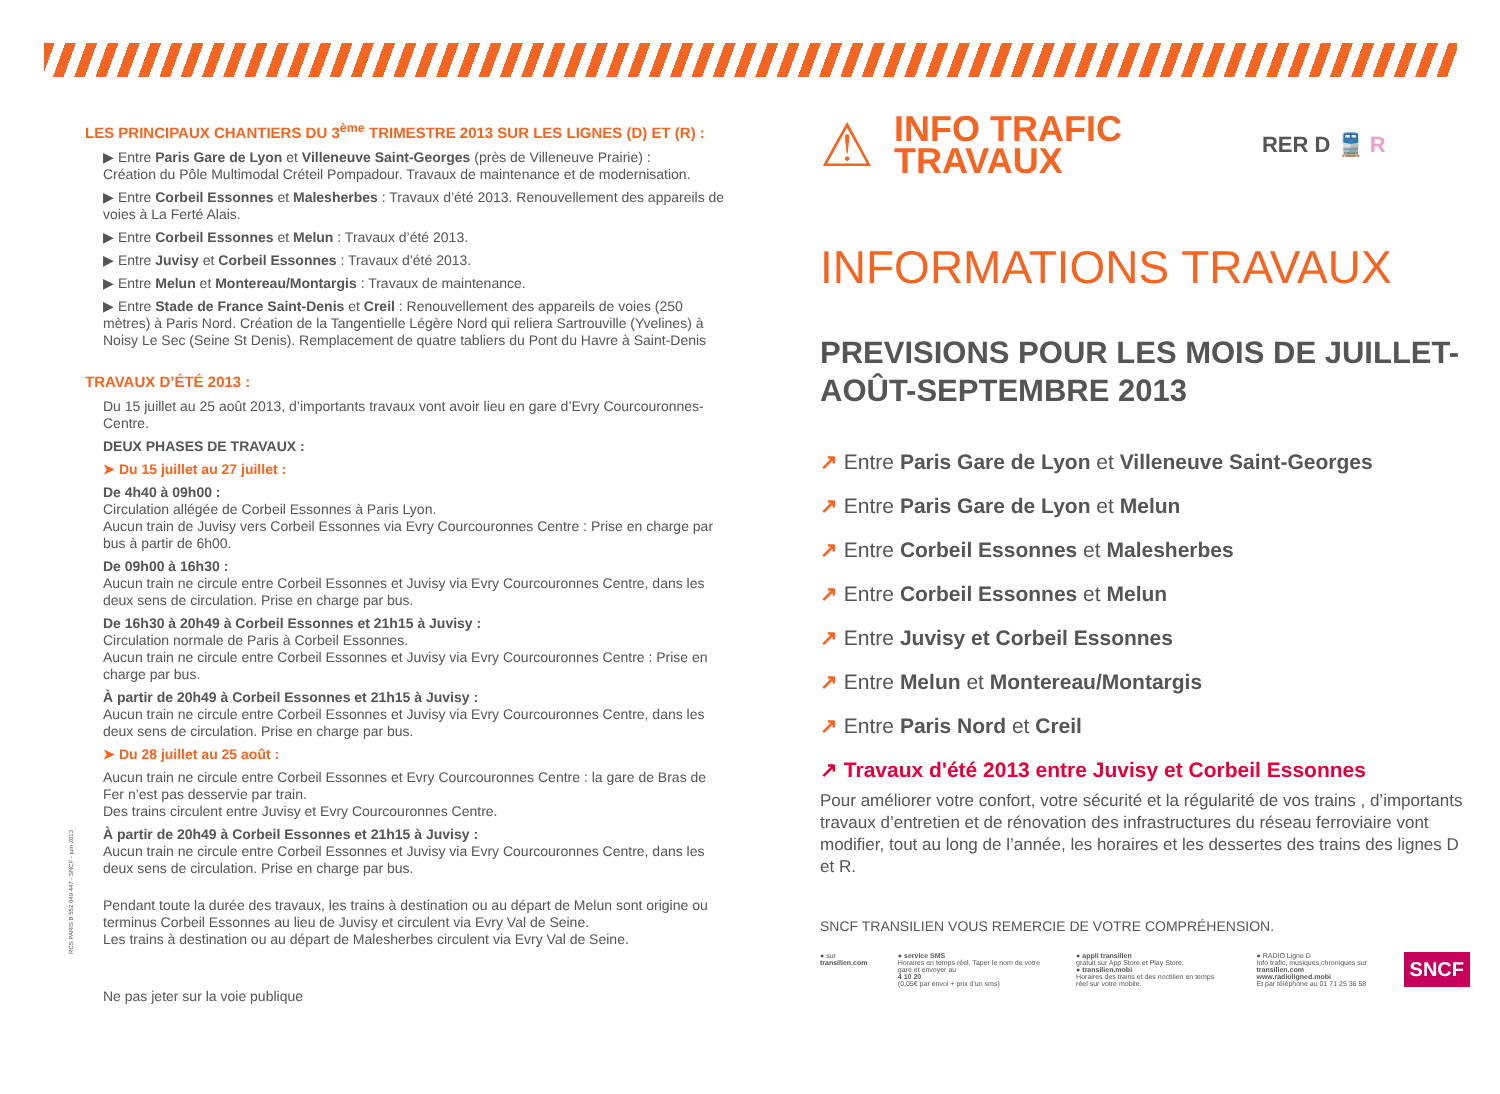RCS PARIS B 552 049 447 - SNCF - juin 2013
LES PRINCIPAUX CHANTIERS DU 3<sup>ème</sup> TRIMESTRE 2013 SUR LES LIGNES (D) ET (R) :
▶ Entre Paris Gare de Lyon et Villeneuve Saint-Georges (près de Villeneuve Prairie) :
Création du Pôle Multimodal Créteil Pompadour. Travaux de maintenance et de modernisation.
▶ Entre Corbeil Essonnes et Malesherbes : Travaux d’été 2013. Renouvellement des appareils de voies à La Ferté Alais.
▶ Entre Corbeil Essonnes et Melun : Travaux d’été 2013.
▶ Entre Juvisy et Corbeil Essonnes : Travaux d’été 2013.
▶ Entre Melun et Montereau/Montargis : Travaux de maintenance.
▶ Entre Stade de France Saint-Denis et Creil : Renouvellement des appareils de voies (250 mètres) à Paris Nord. Création de la Tangentielle Légère Nord qui reliera Sartrouville (Yvelines) à Noisy Le Sec (Seine St Denis). Remplacement de quatre tabliers du Pont du Havre à Saint-Denis
TRAVAUX D’ÉTÉ 2013 :
Du 15 juillet au 25 août 2013, d’importants travaux vont avoir lieu en gare d’Evry Courcouronnes-Centre.
DEUX PHASES DE TRAVAUX :
➤ Du 15 juillet au 27 juillet :
De 4h40 à 09h00 :
Circulation allégée de Corbeil Essonnes à Paris Lyon.
Aucun train de Juvisy vers Corbeil Essonnes via Evry Courcouronnes Centre : Prise en charge par bus à partir de 6h00.
De 09h00 à 16h30 :
Aucun train ne circule entre Corbeil Essonnes et Juvisy via Evry Courcouronnes Centre, dans les deux sens de circulation. Prise en charge par bus.
De 16h30 à 20h49 à Corbeil Essonnes et 21h15 à Juvisy :
Circulation normale de Paris à Corbeil Essonnes.
Aucun train ne circule entre Corbeil Essonnes et Juvisy via Evry Courcouronnes Centre : Prise en charge par bus.
À partir de 20h49 à Corbeil Essonnes et 21h15 à Juvisy :
Aucun train ne circule entre Corbeil Essonnes et Juvisy via Evry Courcouronnes Centre, dans les deux sens de circulation. Prise en charge par bus.
➤ Du 28 juillet au 25 août :
Aucun train ne circule entre Corbeil Essonnes et Evry Courcouronnes Centre : la gare de Bras de Fer n’est pas desservie par train.
Des trains circulent entre Juvisy et Evry Courcouronnes Centre.
À partir de 20h49 à Corbeil Essonnes et 21h15 à Juvisy :
Aucun train ne circule entre Corbeil Essonnes et Juvisy via Evry Courcouronnes Centre, dans les deux sens de circulation. Prise en charge par bus.
Pendant toute la durée des travaux, les trains à destination ou au départ de Melun sont origine ou terminus Corbeil Essonnes au lieu de Juvisy et circulent via Evry Val de Seine.
Les trains à destination ou au départ de Malesherbes circulent via Evry Val de Seine.
Ne pas jeter sur la voie publique
⚠
INFO TRAFIC
TRAVAUX
RER D 🚆 R
INFORMATIONS TRAVAUX
PREVISIONS POUR LES MOIS DE JUILLET-AOÛT-SEPTEMBRE 2013
↗ Entre Paris Gare de Lyon et Villeneuve Saint-Georges
↗ Entre Paris Gare de Lyon et Melun
↗ Entre Corbeil Essonnes et Malesherbes
↗ Entre Corbeil Essonnes et Melun
↗ Entre Juvisy et Corbeil Essonnes
↗ Entre Melun et Montereau/Montargis
↗ Entre Paris Nord et Creil
↗ Travaux d'été 2013 entre Juvisy et Corbeil Essonnes
Pour améliorer votre confort, votre sécurité et la régularité de vos trains , d’importants travaux d’entretien et de rénovation des infrastructures du réseau ferroviaire vont modifier, tout au long de l’année, les horaires et les dessertes des trains des lignes D et R.
SNCF TRANSILIEN VOUS REMERCIE DE VOTRE COMPRÉHENSION.
● sur transilien.com ● service SMS
Horaires en temps réel. Taper le nom de votre gare et envoyer au
4 10 20
(0,05€ par envoi + prix d'un sms)
● appli transilien
gratuit sur App Store et Play Store.
● transilien.mobi
Horaires des trains et des noctilien en temps réel sur votre mobile.
● RADIO Ligne D
Info trafic, musiques,chroniques sur transilien.com
www.radioligned.mobi
Et par téléphone au 01 71 25 36 58
SNCF